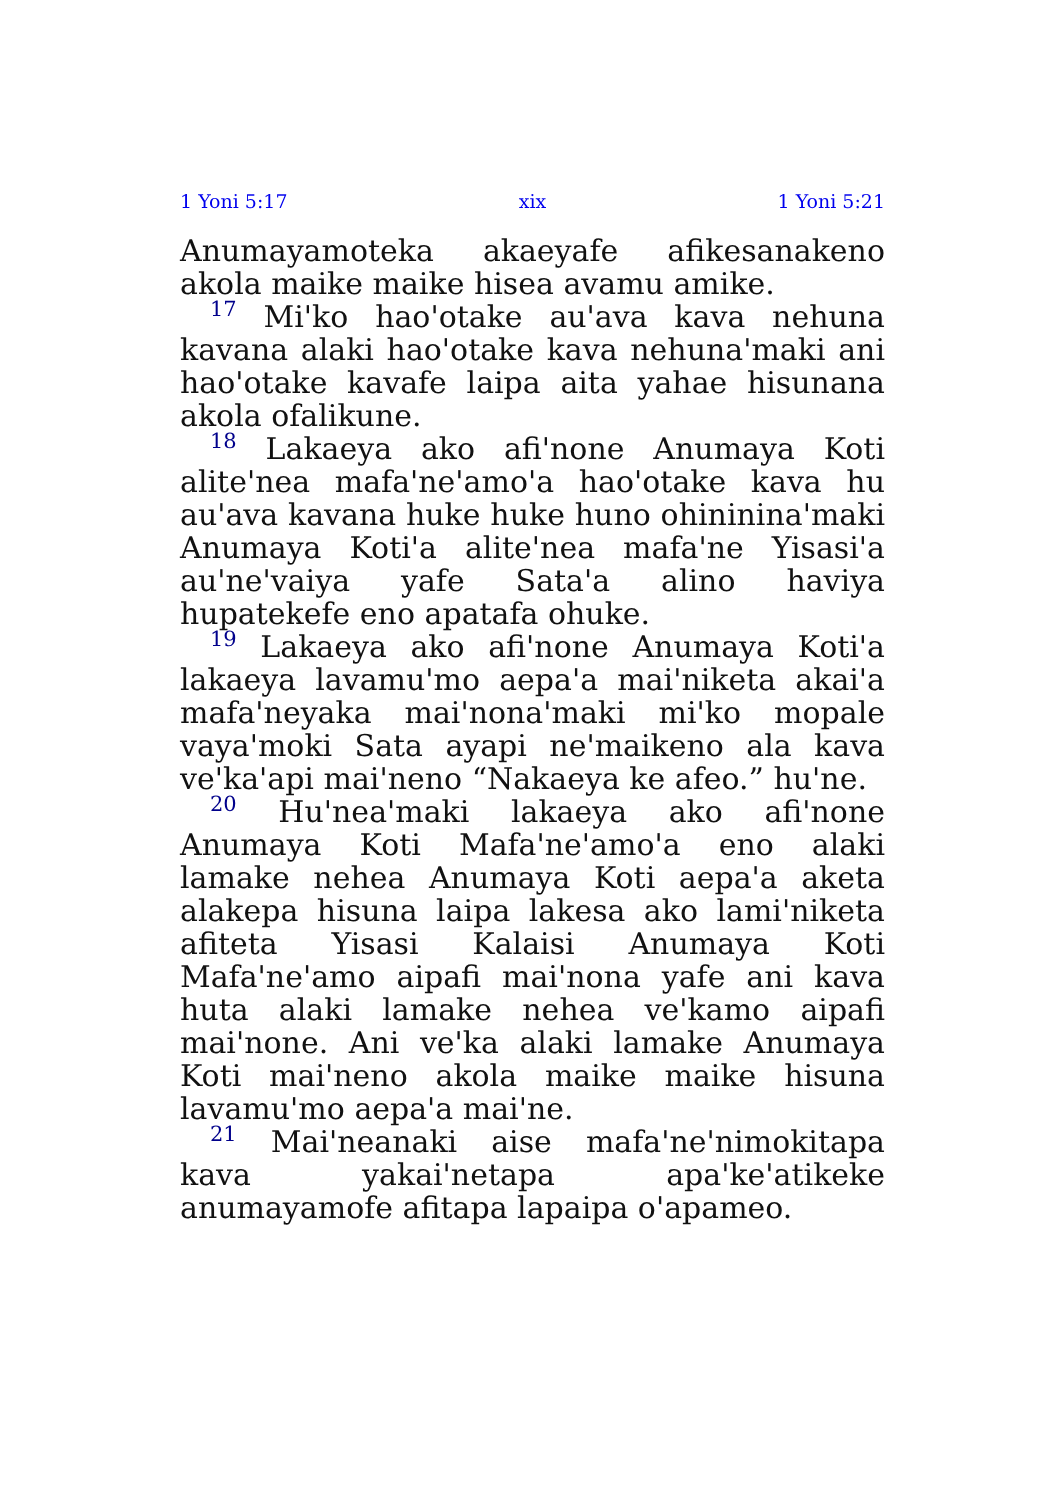1 Yoni 5:17 xix 1 Yoni 5:21
Anumayamoteka akaeyafe afikesanakeno akola maike maike hisea avamu amike.
<sup>17</sup> Mi'ko hao'otake au'ava kava nehuna kavana alaki hao'otake kava nehuna'maki ani hao'otake kavafe laipa aita yahae hisunana akola ofalikune.
<sup>18</sup> Lakaeya ako afi'none Anumaya Koti alite'nea mafa'ne'amo'a hao'otake kava hu au'ava kavana huke huke huno ohininina'maki Anumaya Koti'a alite'nea mafa'ne Yisasi'a au'ne'vaiya yafe Sata'a alino haviya hupatekefe eno apatafa ohuke.
<sup>19</sup> Lakaeya ako afi'none Anumaya Koti'a lakaeya lavamu'mo aepa'a mai'niketa akai'a mafa'neyaka mai'nona'maki mi'ko mopale vaya'moki Sata ayapi ne'maikeno ala kava ve'ka'api mai'neno “Nakaeya ke afeo.” hu'ne.
<sup>20</sup> Hu'nea'maki lakaeya ako afi'none Anumaya Koti Mafa'ne'amo'a eno alaki lamake nehea Anumaya Koti aepa'a aketa alakepa hisuna laipa lakesa ako lami'niketa afiteta Yisasi Kalaisi Anumaya Koti Mafa'ne'amo aipafi mai'nona yafe ani kava huta alaki lamake nehea ve'kamo aipafi mai'none. Ani ve'ka alaki lamake Anumaya Koti mai'neno akola maike maike hisuna lavamu'mo aepa'a mai'ne.
<sup>21</sup> Mai'neanaki aise mafa'ne'nimokitapa kava yakai'netapa apa'ke'atikeke anumayamofe afitapa lapaipa o'apameo.